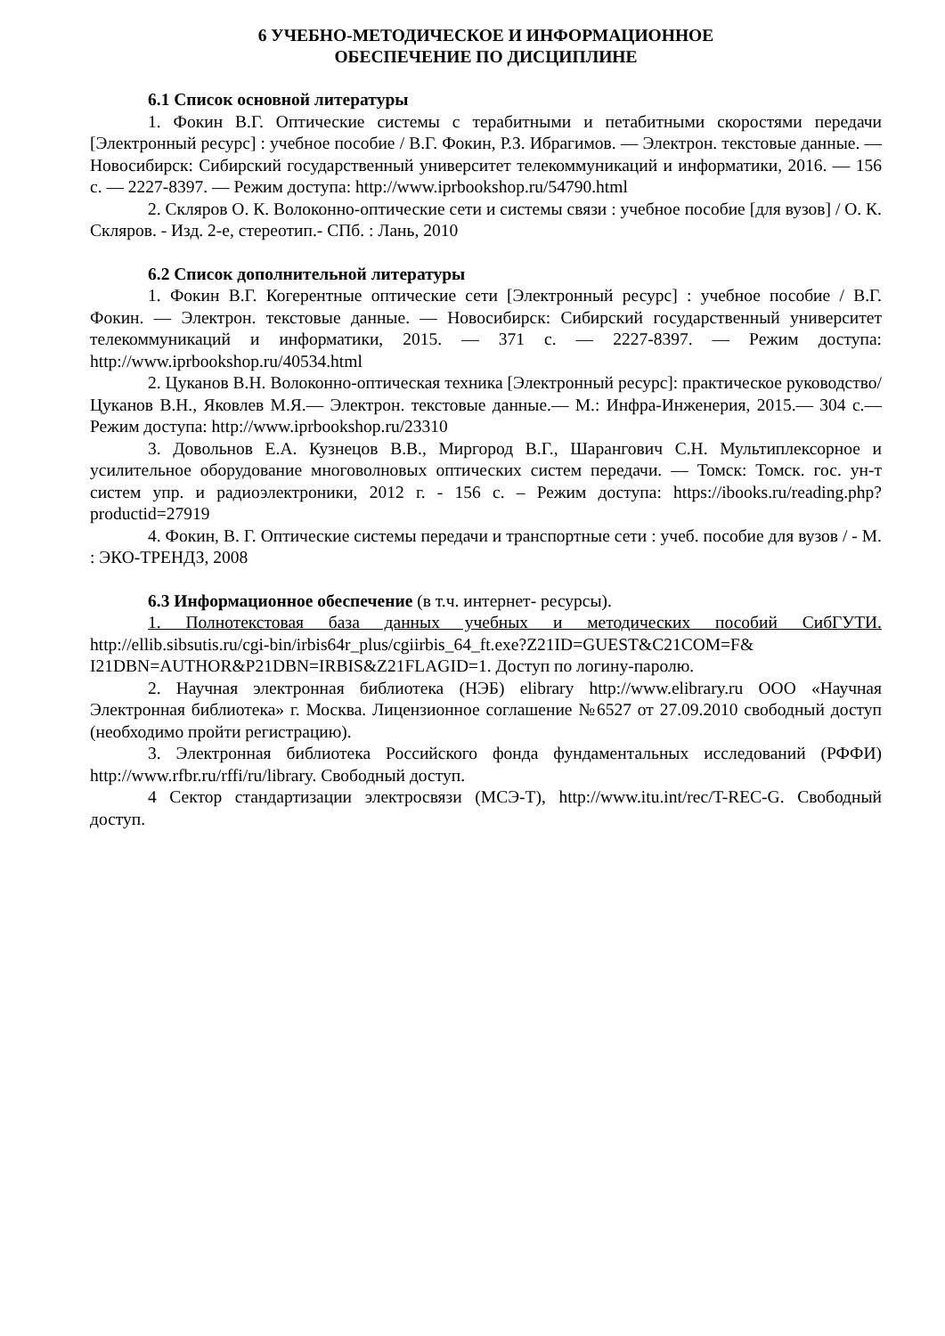6 УЧЕБНО-МЕТОДИЧЕСКОЕ И ИНФОРМАЦИОННОЕ
ОБЕСПЕЧЕНИЕ ПО ДИСЦИПЛИНЕ
6.1 Список основной литературы
1. Фокин В.Г. Оптические системы с терабитными и петабитными скоростями передачи [Электронный ресурс] : учебное пособие / В.Г. Фокин, Р.З. Ибрагимов. — Электрон. текстовые данные. — Новосибирск: Сибирский государственный университет телекоммуникаций и информатики, 2016. — 156 c. — 2227-8397. — Режим доступа: http://www.iprbookshop.ru/54790.html
2. Скляров О. К. Волоконно-оптические сети и системы связи : учебное пособие [для вузов] / О. К. Скляров. - Изд. 2-е, стереотип.- СПб. : Лань, 2010
6.2 Список дополнительной литературы
1. Фокин В.Г. Когерентные оптические сети [Электронный ресурс] : учебное пособие / В.Г. Фокин. — Электрон. текстовые данные. — Новосибирск: Сибирский государственный университет телекоммуникаций и информатики, 2015. — 371 c. — 2227-8397. — Режим доступа: http://www.iprbookshop.ru/40534.html
2. Цуканов В.Н. Волоконно-оптическая техника [Электронный ресурс]: практическое руководство/ Цуканов В.Н., Яковлев М.Я.— Электрон. текстовые данные.— М.: Инфра-Инженерия, 2015.— 304 c.— Режим доступа: http://www.iprbookshop.ru/23310
3. Довольнов Е.А. Кузнецов В.В., Миргород В.Г., Шарангович С.Н. Мультиплексорное и усилительное оборудование многоволновых оптических систем передачи. — Томск: Томск. гос. ун-т систем упр. и радиоэлектроники, 2012 г. - 156 с. – Режим доступа: https://ibooks.ru/reading.php?productid=27919
4. Фокин, В. Г. Оптические системы передачи и транспортные сети : учеб. пособие для вузов / - М. : ЭКО-ТРЕНДЗ, 2008
6.3 Информационное обеспечение (в т.ч. интернет- ресурсы).
1. Полнотекстовая база данных учебных и методических пособий СибГУТИ. http://ellib.sibsutis.ru/cgi-bin/irbis64r_plus/cgiirbis_64_ft.exe?Z21ID=GUEST&C21COM=F& I21DBN=AUTHOR&P21DBN=IRBIS&Z21FLAGID=1. Доступ по логину-паролю.
2. Научная электронная библиотека (НЭБ) elibrary http://www.elibrary.ru ООО «Научная Электронная библиотека» г. Москва. Лицензионное соглашение №6527 от 27.09.2010 свободный доступ (необходимо пройти регистрацию).
3. Электронная библиотека Российского фонда фундаментальных исследований (РФФИ) http://www.rfbr.ru/rffi/ru/library. Свободный доступ.
4 Сектор стандартизации электросвязи (МСЭ-Т), http://www.itu.int/rec/T-REC-G. Свободный доступ.